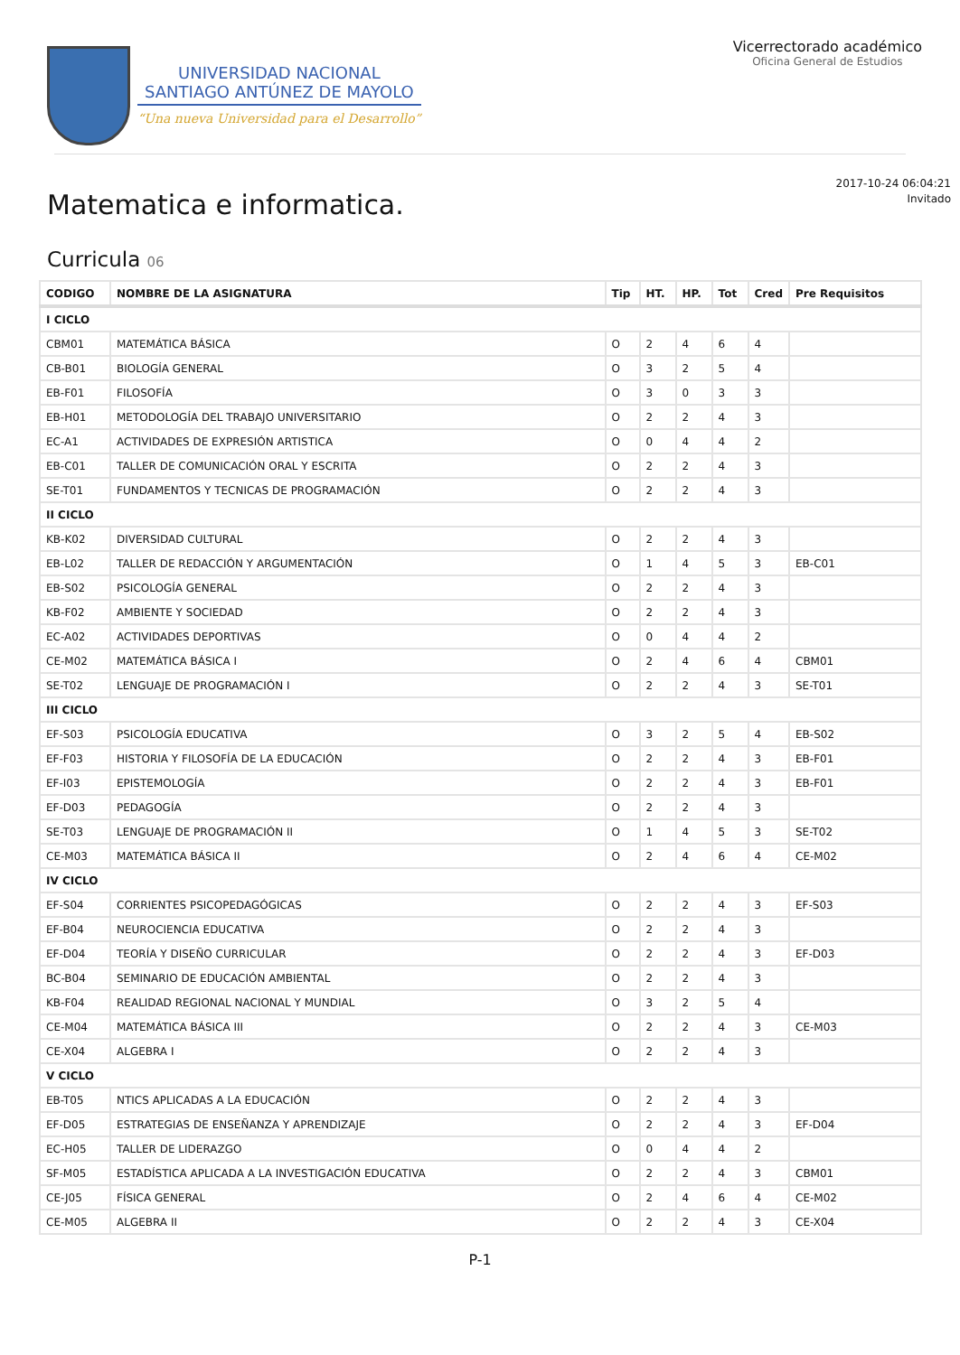UNIVERSIDAD NACIONAL
SANTIAGO ANTÚNEZ DE MAYOLO
“Una nueva Universidad para el Desarrollo”
Vicerrectorado académico
Oficina General de Estudios
2017-10-24 06:04:21
Invitado
Matematica e informatica.
Curricula 06
| CODIGO | NOMBRE DE LA ASIGNATURA | Tip | HT. | HP. | Tot | Cred | Pre Requisitos |
| --- | --- | --- | --- | --- | --- | --- | --- |
| I CICLO | | | | | | | |
| CBM01 | MATEMÁTICA BÁSICA | O | 2 | 4 | 6 | 4 | |
| CB-B01 | BIOLOGÍA GENERAL | O | 3 | 2 | 5 | 4 | |
| EB-F01 | FILOSOFÍA | O | 3 | 0 | 3 | 3 | |
| EB-H01 | METODOLOGÍA DEL TRABAJO UNIVERSITARIO | O | 2 | 2 | 4 | 3 | |
| EC-A1 | ACTIVIDADES DE EXPRESIÓN ARTISTICA | O | 0 | 4 | 4 | 2 | |
| EB-C01 | TALLER DE COMUNICACIÓN ORAL Y ESCRITA | O | 2 | 2 | 4 | 3 | |
| SE-T01 | FUNDAMENTOS Y TECNICAS DE PROGRAMACIÓN | O | 2 | 2 | 4 | 3 | |
| II CICLO | | | | | | | |
| KB-K02 | DIVERSIDAD CULTURAL | O | 2 | 2 | 4 | 3 | |
| EB-L02 | TALLER DE REDACCIÓN Y ARGUMENTACIÓN | O | 1 | 4 | 5 | 3 | EB-C01 |
| EB-S02 | PSICOLOGÍA GENERAL | O | 2 | 2 | 4 | 3 | |
| KB-F02 | AMBIENTE Y SOCIEDAD | O | 2 | 2 | 4 | 3 | |
| EC-A02 | ACTIVIDADES DEPORTIVAS | O | 0 | 4 | 4 | 2 | |
| CE-M02 | MATEMÁTICA BÁSICA I | O | 2 | 4 | 6 | 4 | CBM01 |
| SE-T02 | LENGUAJE DE PROGRAMACIÓN I | O | 2 | 2 | 4 | 3 | SE-T01 |
| III CICLO | | | | | | | |
| EF-S03 | PSICOLOGÍA EDUCATIVA | O | 3 | 2 | 5 | 4 | EB-S02 |
| EF-F03 | HISTORIA Y FILOSOFÍA DE LA EDUCACIÓN | O | 2 | 2 | 4 | 3 | EB-F01 |
| EF-I03 | EPISTEMOLOGÍA | O | 2 | 2 | 4 | 3 | EB-F01 |
| EF-D03 | PEDAGOGÍA | O | 2 | 2 | 4 | 3 | |
| SE-T03 | LENGUAJE DE PROGRAMACIÓN II | O | 1 | 4 | 5 | 3 | SE-T02 |
| CE-M03 | MATEMÁTICA BÁSICA II | O | 2 | 4 | 6 | 4 | CE-M02 |
| IV CICLO | | | | | | | |
| EF-S04 | CORRIENTES PSICOPEDAGÓGICAS | O | 2 | 2 | 4 | 3 | EF-S03 |
| EF-B04 | NEUROCIENCIA EDUCATIVA | O | 2 | 2 | 4 | 3 | |
| EF-D04 | TEORÍA Y DISEÑO CURRICULAR | O | 2 | 2 | 4 | 3 | EF-D03 |
| BC-B04 | SEMINARIO DE EDUCACIÓN AMBIENTAL | O | 2 | 2 | 4 | 3 | |
| KB-F04 | REALIDAD REGIONAL NACIONAL Y MUNDIAL | O | 3 | 2 | 5 | 4 | |
| CE-M04 | MATEMÁTICA BÁSICA III | O | 2 | 2 | 4 | 3 | CE-M03 |
| CE-X04 | ALGEBRA I | O | 2 | 2 | 4 | 3 | |
| V CICLO | | | | | | | |
| EB-T05 | NTICS APLICADAS A LA EDUCACIÓN | O | 2 | 2 | 4 | 3 | |
| EF-D05 | ESTRATEGIAS DE ENSEÑANZA Y APRENDIZAJE | O | 2 | 2 | 4 | 3 | EF-D04 |
| EC-H05 | TALLER DE LIDERAZGO | O | 0 | 4 | 4 | 2 | |
| SF-M05 | ESTADÍSTICA APLICADA A LA INVESTIGACIÓN EDUCATIVA | O | 2 | 2 | 4 | 3 | CBM01 |
| CE-J05 | FÍSICA GENERAL | O | 2 | 4 | 6 | 4 | CE-M02 |
| CE-M05 | ALGEBRA II | O | 2 | 2 | 4 | 3 | CE-X04 |
P-1